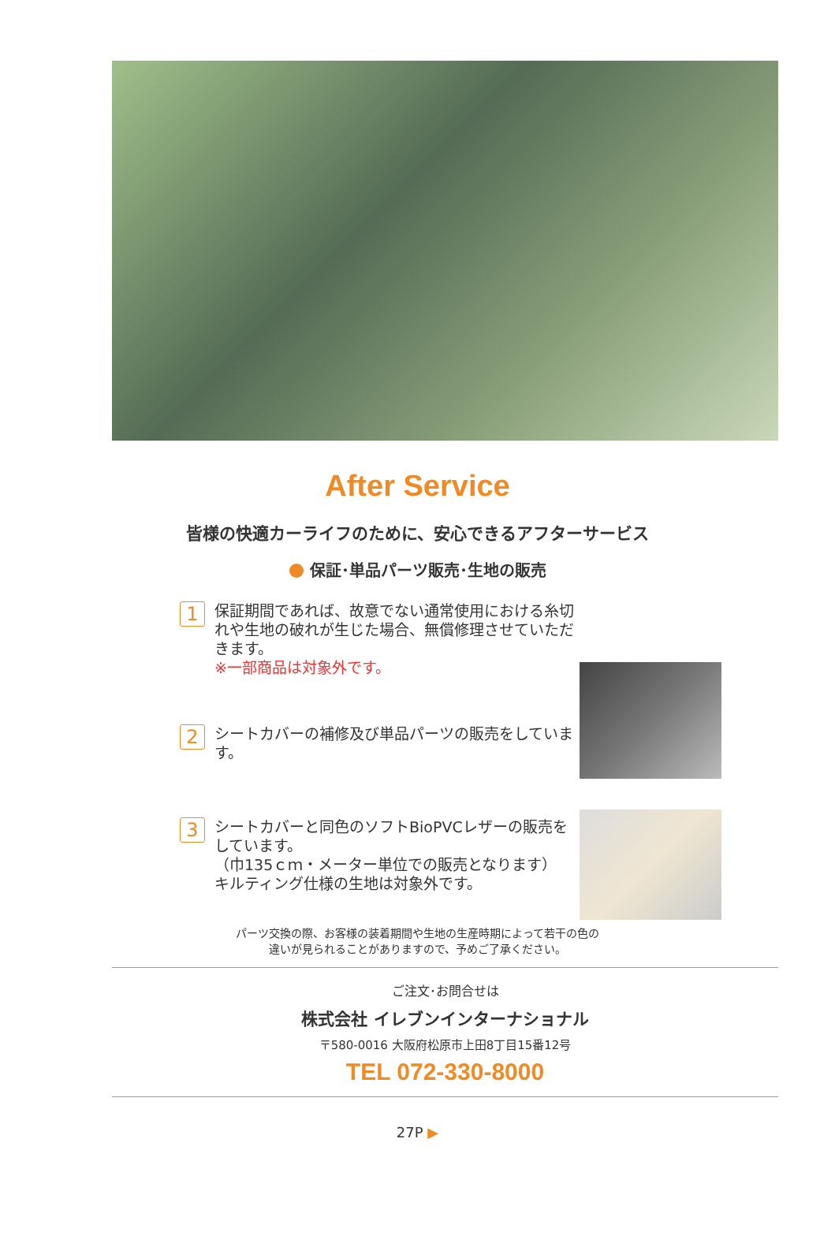After Service
皆様の快適カーライフのために、安心できるアフターサービス
保証･単品パーツ販売･生地の販売
1
保証期間であれば、故意でない通常使用における糸切れや生地の破れが生じた場合、無償修理させていただきます。
※一部商品は対象外です。
2
シートカバーの補修及び単品パーツの販売をしています。
3
シートカバーと同色のソフトBioPVCレザーの販売をしています。
（巾135ｃｍ・メーター単位での販売となります）
キルティング仕様の生地は対象外です。
パーツ交換の際、お客様の装着期間や生地の生産時期によって若干の色の
違いが見られることがありますので、予めご了承ください。
ご注文･お問合せは
株式会社 イレブンインターナショナル
〒580-0016 大阪府松原市上田8丁目15番12号
TEL 072-330-8000
27P ▶